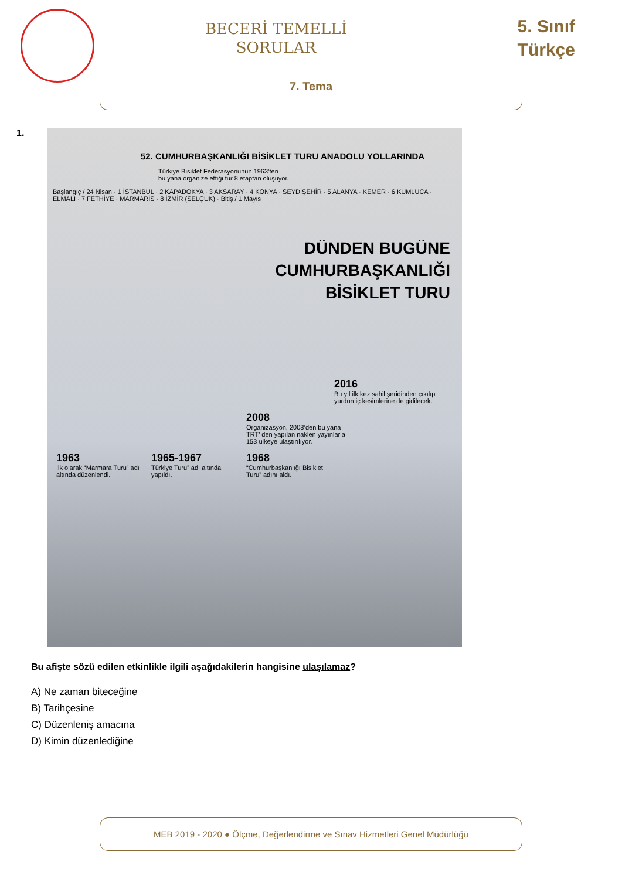BECERİ TEMELLİ
SORULAR
5. Sınıf
Türkçe
7. Tema
1.
52. CUMHURBAŞKANLIĞI BİSİKLET TURU ANADOLU YOLLARINDA
Türkiye Bisiklet Federasyonunun 1963’ten
bu yana organize ettiği tur 8 etaptan oluşuyor.
Başlangıç / 24 Nisan · 1 İSTANBUL · 2 KAPADOKYA · 3 AKSARAY · 4 KONYA · SEYDİŞEHİR · 5 ALANYA · KEMER · 6 KUMLUCA · ELMALI · 7 FETHİYE · MARMARİS · 8 İZMİR (SELÇUK) · Bitiş / 1 Mayıs
DÜNDEN BUGÜNE
CUMHURBAŞKANLIĞI
BİSİKLET TURU
2016 Bu yıl ilk kez sahil şeridinden çıkılıp yurdun iç kesimlerine de gidilecek.
2008 Organizasyon, 2008’den bu yana TRT’ den yapılan naklen yayınlarla 153 ülkeye ulaştırılıyor.
1963 İlk olarak “Marmara Turu” adı altında düzenlendi.
1965-1967 Türkiye Turu” adı altında yapıldı.
1968 “Cumhurbaşkanlığı Bisiklet Turu” adını aldı.
Bu afişte sözü edilen etkinlikle ilgili aşağıdakilerin hangisine ulaşılamaz?
A) Ne zaman biteceğine
B) Tarihçesine
C) Düzenleniş amacına
D) Kimin düzenlediğine
MEB 2019 - 2020 ● Ölçme, Değerlendirme ve Sınav Hizmetleri Genel Müdürlüğü